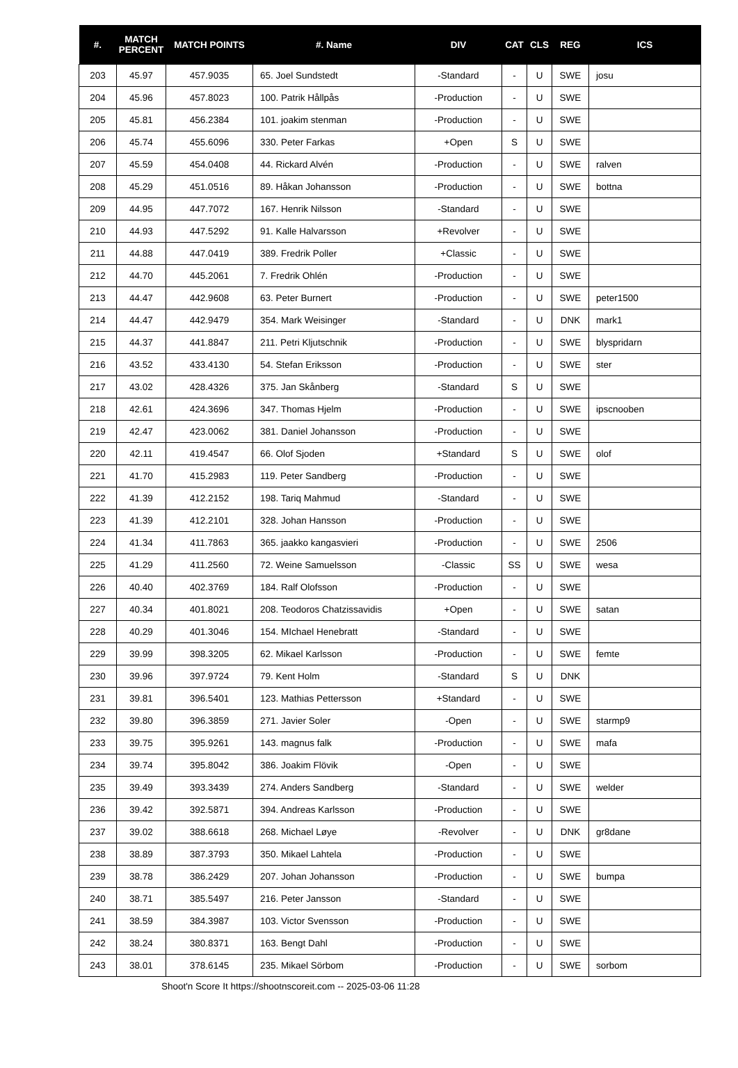| #. | MATCH PERCENT | MATCH POINTS | #. Name | DIV | CAT | CLS | REG | ICS |
| --- | --- | --- | --- | --- | --- | --- | --- | --- |
| 203 | 45.97 | 457.9035 | 65. Joel Sundstedt | -Standard | - | U | SWE | josu |
| 204 | 45.96 | 457.8023 | 100. Patrik Hållpås | -Production | - | U | SWE | |
| 205 | 45.81 | 456.2384 | 101. joakim stenman | -Production | - | U | SWE | |
| 206 | 45.74 | 455.6096 | 330. Peter Farkas | +Open | S | U | SWE | |
| 207 | 45.59 | 454.0408 | 44. Rickard Alvén | -Production | - | U | SWE | ralven |
| 208 | 45.29 | 451.0516 | 89. Håkan Johansson | -Production | - | U | SWE | bottna |
| 209 | 44.95 | 447.7072 | 167. Henrik Nilsson | -Standard | - | U | SWE | |
| 210 | 44.93 | 447.5292 | 91. Kalle Halvarsson | +Revolver | - | U | SWE | |
| 211 | 44.88 | 447.0419 | 389. Fredrik Poller | +Classic | - | U | SWE | |
| 212 | 44.70 | 445.2061 | 7. Fredrik Ohlén | -Production | - | U | SWE | |
| 213 | 44.47 | 442.9608 | 63. Peter Burnert | -Production | - | U | SWE | peter1500 |
| 214 | 44.47 | 442.9479 | 354. Mark Weisinger | -Standard | - | U | DNK | mark1 |
| 215 | 44.37 | 441.8847 | 211. Petri Kljutschnik | -Production | - | U | SWE | blyspridarn |
| 216 | 43.52 | 433.4130 | 54. Stefan Eriksson | -Production | - | U | SWE | ster |
| 217 | 43.02 | 428.4326 | 375. Jan Skånberg | -Standard | S | U | SWE | |
| 218 | 42.61 | 424.3696 | 347. Thomas Hjelm | -Production | - | U | SWE | ipscnooben |
| 219 | 42.47 | 423.0062 | 381. Daniel Johansson | -Production | - | U | SWE | |
| 220 | 42.11 | 419.4547 | 66. Olof Sjoden | +Standard | S | U | SWE | olof |
| 221 | 41.70 | 415.2983 | 119. Peter Sandberg | -Production | - | U | SWE | |
| 222 | 41.39 | 412.2152 | 198. Tariq Mahmud | -Standard | - | U | SWE | |
| 223 | 41.39 | 412.2101 | 328. Johan Hansson | -Production | - | U | SWE | |
| 224 | 41.34 | 411.7863 | 365. jaakko kangasvieri | -Production | - | U | SWE | 2506 |
| 225 | 41.29 | 411.2560 | 72. Weine Samuelsson | -Classic | SS | U | SWE | wesa |
| 226 | 40.40 | 402.3769 | 184. Ralf Olofsson | -Production | - | U | SWE | |
| 227 | 40.34 | 401.8021 | 208. Teodoros Chatzissavidis | +Open | - | U | SWE | satan |
| 228 | 40.29 | 401.3046 | 154. MIchael Henebratt | -Standard | - | U | SWE | |
| 229 | 39.99 | 398.3205 | 62. Mikael Karlsson | -Production | - | U | SWE | femte |
| 230 | 39.96 | 397.9724 | 79. Kent Holm | -Standard | S | U | DNK | |
| 231 | 39.81 | 396.5401 | 123. Mathias Pettersson | +Standard | - | U | SWE | |
| 232 | 39.80 | 396.3859 | 271. Javier Soler | -Open | - | U | SWE | starmp9 |
| 233 | 39.75 | 395.9261 | 143. magnus falk | -Production | - | U | SWE | mafa |
| 234 | 39.74 | 395.8042 | 386. Joakim Flövik | -Open | - | U | SWE | |
| 235 | 39.49 | 393.3439 | 274. Anders Sandberg | -Standard | - | U | SWE | welder |
| 236 | 39.42 | 392.5871 | 394. Andreas Karlsson | -Production | - | U | SWE | |
| 237 | 39.02 | 388.6618 | 268. Michael Løye | -Revolver | - | U | DNK | gr8dane |
| 238 | 38.89 | 387.3793 | 350. Mikael Lahtela | -Production | - | U | SWE | |
| 239 | 38.78 | 386.2429 | 207. Johan Johansson | -Production | - | U | SWE | bumpa |
| 240 | 38.71 | 385.5497 | 216. Peter Jansson | -Standard | - | U | SWE | |
| 241 | 38.59 | 384.3987 | 103. Victor Svensson | -Production | - | U | SWE | |
| 242 | 38.24 | 380.8371 | 163. Bengt Dahl | -Production | - | U | SWE | |
| 243 | 38.01 | 378.6145 | 235. Mikael Sörbom | -Production | - | U | SWE | sorbom |
Shoot'n Score It https://shootnscoreit.com -- 2025-03-06 11:28